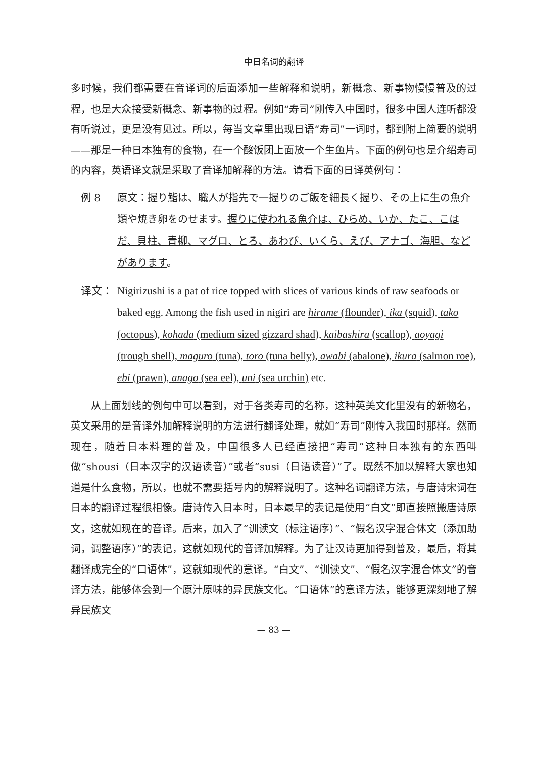中日名词的翻译
多时候，我们都需要在音译词的后面添加一些解释和说明，新概念、新事物慢慢普及的过程，也是大众接受新概念、新事物的过程。例如“寿司”刚传入中国时，很多中国人连听都没有听说过，更是没有见过。所以，每当文章里出现日语“寿司”一词时，都到附上简要的说明——那是一种日本独有的食物，在一个酸饭团上面放一个生鱼片。下面的例句也是介绍寿司的内容，英语译文就是采取了音译加解释的方法。请看下面的日译英例句：
例 8 原文：握り鮨は、職人が指先で一握りのご飯を細長く握り、その上に生の魚介類や焼き卵をのせます。握りに使われる魚介は、ひらめ、いか、たこ、こはだ、貝柱、青柳、マグロ、とろ、あわび、いくら、えび、アナゴ、海胆、などがあります。
译文： Nigirizushi is a pat of rice topped with slices of various kinds of raw seafoods or baked egg. Among the fish used in nigiri are hirame (flounder), ika (squid), tako (octopus), kohada (medium sized gizzard shad), kaibashira (scallop), aoyagi (trough shell), maguro (tuna), toro (tuna belly), awabi (abalone), ikura (salmon roe), ebi (prawn), anago (sea eel), uni (sea urchin) etc.
从上面划线的例句中可以看到，对于各类寿司的名称，这种英美文化里没有的新物名，英文采用的是音译外加解释说明的方法进行翻译处理，就如“寿司”刚传入我国时那样。然而现在，随着日本料理的普及，中国很多人已经直接把“寿司”这种日本独有的东西叫做“shousi（日本汉字的汉语读音）”或者“susi（日语读音）”了。既然不加以解释大家也知道是什么食物，所以，也就不需要括号内的解释说明了。这种名词翻译方法，与唐诗宋词在日本的翻译过程很相像。唐诗传入日本时，日本最早的表记是使用“白文”即直接照搬唐诗原文，这就如现在的音译。后来，加入了“训读文（标注语序）”、“假名汉字混合体文（添加助词，调整语序）”的表记，这就如现代的音译加解释。为了让汉诗更加得到普及，最后，将其翻译成完全的“口语体”，这就如现代的意译。“白文”、“训读文”、“假名汉字混合体文”的音译方法，能够体会到一个原汁原味的异民族文化。“口语体”的意译方法，能够更深刻地了解异民族文
— 83 —